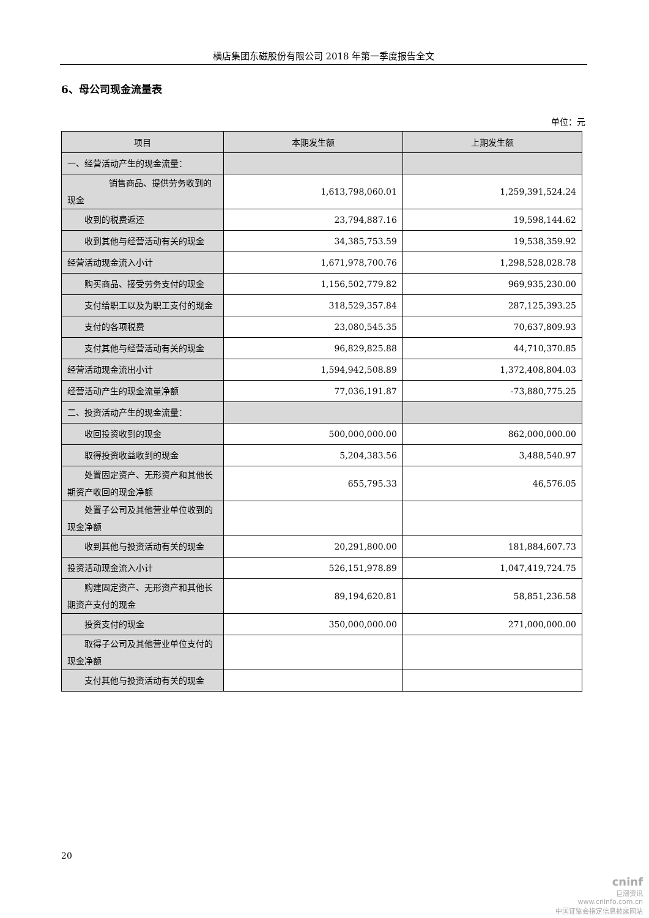横店集团东磁股份有限公司 2018 年第一季度报告全文
6、母公司现金流量表
单位：元
| 项目 | 本期发生额 | 上期发生额 |
| --- | --- | --- |
| 一、经营活动产生的现金流量： | | |
| 销售商品、提供劳务收到的现金 | 1,613,798,060.01 | 1,259,391,524.24 |
| 收到的税费返还 | 23,794,887.16 | 19,598,144.62 |
| 收到其他与经营活动有关的现金 | 34,385,753.59 | 19,538,359.92 |
| 经营活动现金流入小计 | 1,671,978,700.76 | 1,298,528,028.78 |
| 购买商品、接受劳务支付的现金 | 1,156,502,779.82 | 969,935,230.00 |
| 支付给职工以及为职工支付的现金 | 318,529,357.84 | 287,125,393.25 |
| 支付的各项税费 | 23,080,545.35 | 70,637,809.93 |
| 支付其他与经营活动有关的现金 | 96,829,825.88 | 44,710,370.85 |
| 经营活动现金流出小计 | 1,594,942,508.89 | 1,372,408,804.03 |
| 经营活动产生的现金流量净额 | 77,036,191.87 | -73,880,775.25 |
| 二、投资活动产生的现金流量： | | |
| 收回投资收到的现金 | 500,000,000.00 | 862,000,000.00 |
| 取得投资收益收到的现金 | 5,204,383.56 | 3,488,540.97 |
| 处置固定资产、无形资产和其他长期资产收回的现金净额 | 655,795.33 | 46,576.05 |
| 处置子公司及其他营业单位收到的现金净额 | | |
| 收到其他与投资活动有关的现金 | 20,291,800.00 | 181,884,607.73 |
| 投资活动现金流入小计 | 526,151,978.89 | 1,047,419,724.75 |
| 购建固定资产、无形资产和其他长期资产支付的现金 | 89,194,620.81 | 58,851,236.58 |
| 投资支付的现金 | 350,000,000.00 | 271,000,000.00 |
| 取得子公司及其他营业单位支付的现金净额 | | |
| 支付其他与投资活动有关的现金 | | |
20
cninf
巨潮资讯
www.cninfo.com.cn
中国证监会指定信息披露网站